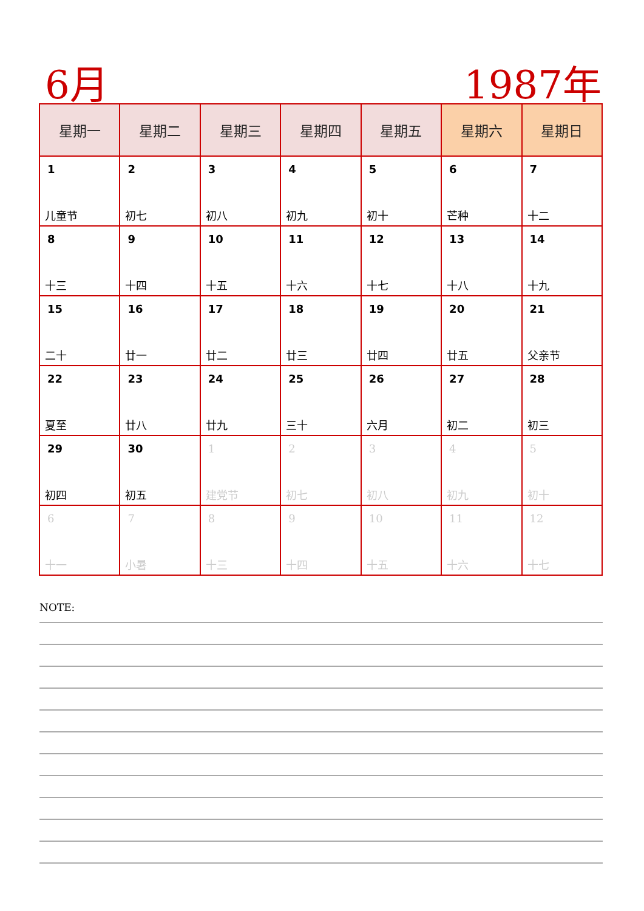6月 1987年
| 星期一 | 星期二 | 星期三 | 星期四 | 星期五 | 星期六 | 星期日 |
| --- | --- | --- | --- | --- | --- | --- |
| 1 儿童节 | 2 初七 | 3 初八 | 4 初九 | 5 初十 | 6 芒种 | 7 十二 |
| 8 十三 | 9 十四 | 10 十五 | 11 十六 | 12 十七 | 13 十八 | 14 十九 |
| 15 二十 | 16 廿一 | 17 廿二 | 18 廿三 | 19 廿四 | 20 廿五 | 21 父亲节 |
| 22 夏至 | 23 廿八 | 24 廿九 | 25 三十 | 26 六月 | 27 初二 | 28 初三 |
| 29 初四 | 30 初五 | 1 建党节 | 2 初七 | 3 初八 | 4 初九 | 5 初十 |
| 6 十一 | 7 小暑 | 8 十三 | 9 十四 | 10 十五 | 11 十六 | 12 十七 |
NOTE: